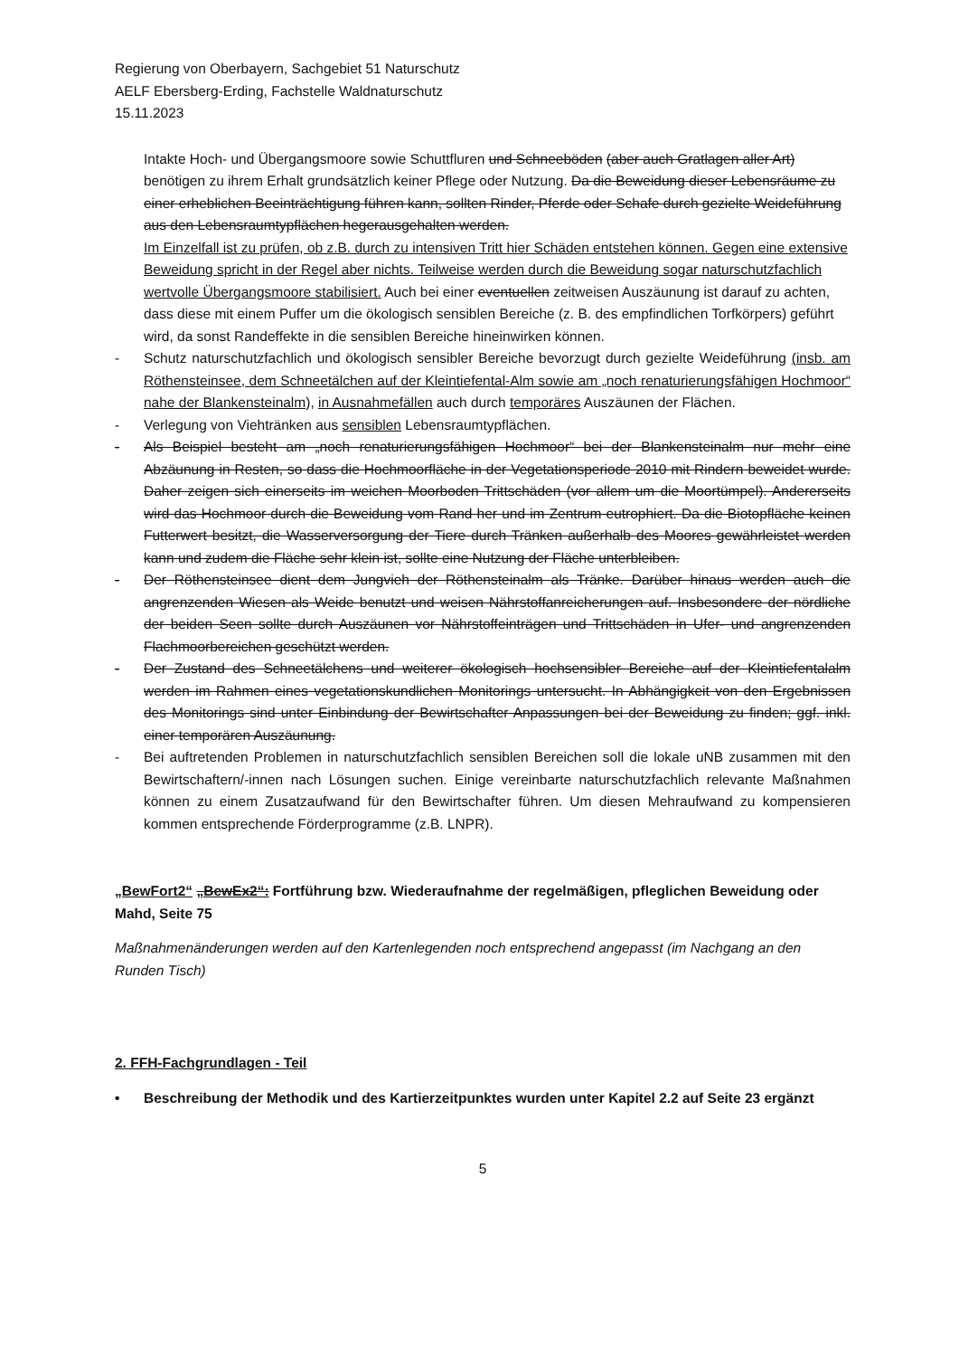Regierung von Oberbayern, Sachgebiet 51 Naturschutz
AELF Ebersberg-Erding, Fachstelle Waldnaturschutz
15.11.2023
Intakte Hoch- und Übergangsmoore sowie Schuttfluren und Schneeböden (aber auch Gratlagen aller Art) benötigen zu ihrem Erhalt grundsätzlich keiner Pflege oder Nutzung. Da die Beweidung dieser Lebensräume zu einer erheblichen Beeinträchtigung führen kann, sollten Rinder, Pferde oder Schafe durch gezielte Weideführung aus den Lebensraumtypflächen hegerausgehalten werden.
Im Einzelfall ist zu prüfen, ob z.B. durch zu intensiven Tritt hier Schäden entstehen können. Gegen eine extensive Beweidung spricht in der Regel aber nichts. Teilweise werden durch die Beweidung sogar naturschutzfachlich wertvolle Übergangsmoore stabilisiert. Auch bei einer eventuellen zeitweisen Auszäunung ist darauf zu achten, dass diese mit einem Puffer um die ökologisch sensiblen Bereiche (z. B. des empfindlichen Torfkörpers) geführt wird, da sonst Randeffekte in die sensiblen Bereiche hineinwirken können.
- Schutz naturschutzfachlich und ökologisch sensibler Bereiche bevorzugt durch gezielte Weideführung (insb. am Röthensteinsee, dem Schneetälchen auf der Kleintiefental-Alm sowie am „noch renaturierungsfähigen Hochmoor“ nahe der Blankensteinalm), in Ausnahmefällen auch durch temporäres Auszäunen der Flächen.
- Verlegung von Viehtränken aus sensiblen Lebensraumtypflächen.
- Als Beispiel besteht am „noch renaturierungsfähigen Hochmoor“ bei der Blankensteinalm nur mehr eine Abzäunung in Resten, so dass die Hochmoorfläche in der Vegetationsperiode 2010 mit Rindern beweidet wurde. Daher zeigen sich einerseits im weichen Moorboden Trittschäden (vor allem um die Moortümpel). Andererseits wird das Hochmoor durch die Beweidung vom Rand her und im Zentrum eutrophiert. Da die Biotopfläche keinen Futterwert besitzt, die Wasserversorgung der Tiere durch Tränken außerhalb des Moores gewährleistet werden kann und zudem die Fläche sehr klein ist, sollte eine Nutzung der Fläche unterbleiben.
- Der Röthensteinsee dient dem Jungvieh der Röthensteinalm als Tränke. Darüber hinaus werden auch die angrenzenden Wiesen als Weide benutzt und weisen Nährstoffanreicherungen auf. Insbesondere der nördliche der beiden Seen sollte durch Auszäunen vor Nährstoffeinträgen und Trittschäden in Ufer- und angrenzenden Flachmoorbereichen geschützt werden.
- Der Zustand des Schneetälchens und weiterer ökologisch hochsensibler Bereiche auf der Kleintiefentalalm werden im Rahmen eines vegetationskundlichen Monitorings untersucht. In Abhängigkeit von den Ergebnissen des Monitorings sind unter Einbindung der Bewirtschafter Anpassungen bei der Beweidung zu finden; ggf. inkl. einer temporären Auszäunung.
- Bei auftretenden Problemen in naturschutzfachlich sensiblen Bereichen soll die lokale uNB zusammen mit den Bewirtschaftern/-innen nach Lösungen suchen. Einige vereinbarte naturschutzfachlich relevante Maßnahmen können zu einem Zusatzaufwand für den Bewirtschafter führen. Um diesen Mehraufwand zu kompensieren kommen entsprechende Förderprogramme (z.B. LNPR).
„BewFort2“ „BewEx2“: Fortführung bzw. Wiederaufnahme der regelmäßigen, pfleglichen Beweidung oder Mahd, Seite 75
Maßnahmenänderungen werden auf den Kartenlegenden noch entsprechend angepasst (im Nachgang an den Runden Tisch)
2. FFH-Fachgrundlagen - Teil
• Beschreibung der Methodik und des Kartierzeitpunktes wurden unter Kapitel 2.2 auf Seite 23 ergänzt
5